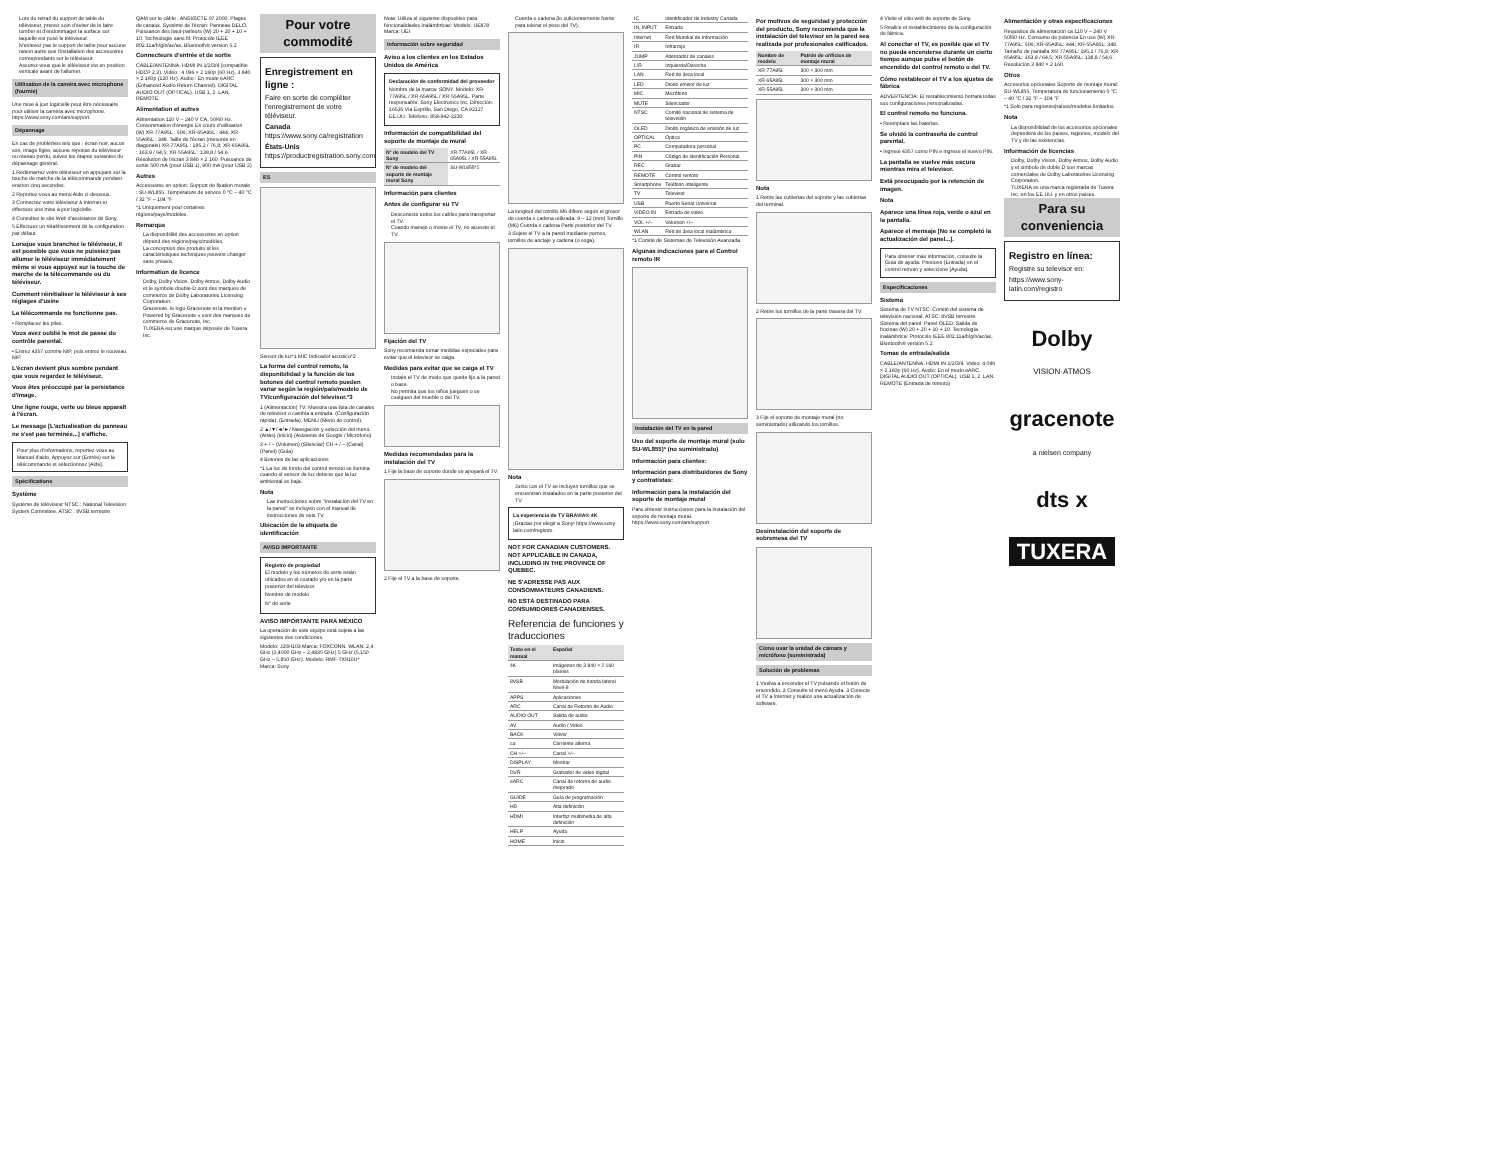Lors du retrait du support de table du téléviseur, prenez soin d'éviter de le faire tomber et d'endommager la surface sur laquelle est posé le téléviseur.
N'enlevez pas le support de table pour aucune raison autre que l'installation des accessoires correspondants sur le téléviseur.
Assurez-vous que le téléviseur est en position verticale avant de l'allumer.
Utilisation de la caméra avec microphone (fournie)
Une mise à jour logicielle peut être nécessaire pour utiliser la caméra avec microphone. https://www.sony.com/am/support
Dépannage
En cas de problèmes tels que : écran noir, aucun son, image figée, aucune réponse du téléviseur ou réseau perdu, suivez les étapes suivantes du dépannage général.
1 Redémarrez votre téléviseur en appuyant sur la touche de marche de la télécommande pendant environ cinq secondes.
2 Reportez-vous au menu Aide ci-dessous.
3 Connectez votre téléviseur à Internet et effectuez une mise à jour logicielle.
4 Consultez le site Web d'assistance de Sony.
5 Effectuez un rétablissement de la configuration par défaut.
Lorsque vous branchez le téléviseur, il est possible que vous ne puissiez pas allumer le téléviseur immédiatement même si vous appuyez sur la touche de marche de la télécommande ou du téléviseur.
Comment réinitialiser le téléviseur à ses réglages d'usine
La télécommande ne fonctionne pas.
• Remplacez les piles.
Vous avez oublié le mot de passe du contrôle parental.
• Entrez 4357 comme NIP, puis entrez le nouveau NIP.
L'écran devient plus sombre pendant que vous regardez le téléviseur.
Vous êtes préoccupé par la persistance d'image.
Une ligne rouge, verte ou bleue apparaît à l'écran.
Le message [L'actualisation du panneau ne s'est pas terminée...] s'affiche.
Pour plus d'informations, reportez-vous au Manuel d'aide. Appuyez sur (Entrée) sur la télécommande et sélectionnez [Aide].
Spécifications
Système
Système de téléviseur NTSC : National Television System Committee. ATSC : 8VSB terrestre
QAM sur le câble : ANSI/SCTE 07 2000. Plages de canaux. Système de l'écran: Panneau DELO. Puissance des haut-parleurs (W) 20 + 20 + 10 + 10. Technologie sans fil: Protocole IEEE 802.11a/b/g/n/ac/ax, Bluetooth® version 5.2
Connecteurs d'entrée et de sortie
CABLE/ANTENNA. HDMI IN 1/2/3/4 (compatible HDCP 2.3). Vidéo : 4 096 × 2 160p (60 Hz), 3 840 × 2 160p (120 Hz). Audio : En mode eARC (Enhanced Audio Return Channel). DIGITAL AUDIO OUT (OPTICAL). USB 1, 2. LAN. REMOTE.
Alimentation et autres
Alimentation 110 V – 240 V CA, 50/60 Hz. Consommation d'énergie En cours d'utilisation (W) XR-77A95L : 506; XR-65A95L : 444; XR-55A95L : 348. Taille de l'écran (mesurée en diagonale) XR-77A95L : 195,2 / 76,8; XR-65A95L : 163,9 / 64,5; XR-55A95L : 138,8 / 54,6. Résolution de l'écran 3 840 × 2 160. Puissance de sortie 500 mA (pour USB 1), 900 mA (pour USB 2)
Autres
Accessoires en option: Support de fixation murale : SU-WL855. Température de service 0 °C – 40 °C / 32 °F – 104 °F
*1 Uniquement pour certaines régions/pays/modèles.
Remarque
La disponibilité des accessoires en option dépend des régions/pays/modèles.
La conception des produits et les caractéristiques techniques peuvent changer sans préavis.
Information de licence
Dolby, Dolby Vision, Dolby Atmos, Dolby Audio et le symbole double-D sont des marques de commerce de Dolby Laboratories Licensing Corporation.
Gracenote, le logo Gracenote et la mention « Powered by Gracenote » sont des marques de commerce de Gracenote, Inc.
TUXERA est une marque déposée de Tuxera Inc.
Pour votre commodité
Enregistrement en ligne :
Faire en sorte de compléter l'enregistrement de votre téléviseur.
Canada https://www.sony.ca/registration
États-Unis https://productregistration.sony.com
ES
Sensor de luz*1 MIC Indicador acústico*2
La forma del control remoto, la disponibilidad y la función de los botones del control remoto pueden variar según la región/país/modelo de TV/configuración del televisor.*3
1 (Alimentación) TV: Muestra una lista de canales de televisor o cambia a entrada. (Configuración rápida). (Entrada). MENU (Menú de control).
2 ▲/▼/◄/►/ Navegación y selección del menú. (Atrás) (Inicio) (Asistente de Google / Micrófono)
3 + / – (Volumen) (Silenciar) CH + / – (Canal) (Panel) (Guía)
4 Botones de las aplicaciones
*1 La luz de fondo del control remoto se ilumina cuando el sensor de luz detecte que la luz ambiental es baja.
Nota
Las instrucciones sobre "Instalación del TV en la pared" se incluyen con el manual de instrucciones de este TV.
Ubicación de la etiqueta de identificación
AVISO IMPORTANTE
Registro de propiedad
El modelo y los números de serie están ubicados en el costado y/o en la parte posterior del televisor.
Nombre de modelo
N° de serie
AVISO IMPORTANTE PARA MÉXICO
La operación de este equipo está sujeta a las siguientes dos condiciones.
Modelo: J20H103 Marca: FOXCONN. WLAN: 2,4 GHz (2,4000 GHz – 2,4835 GHz) 5 GHz (5,150 GHz – 5,850 GHz). Modelo: RMF-TX910U* Marca: Sony
Nota: Utiliza el siguiente dispositivo para funcionalidades inalámbricas: Modelo: UE878 Marca: UEI
Información sobre seguridad
Aviso a los clientes en los Estados Unidos de América
Declaración de conformidad del proveedor
Nombre de la marca: SONY. Modelo: XR-77A95L / XR-65A95L / XR-55A95L. Parte responsable: Sony Electronics Inc. Dirección: 16535 Via Esprillo, San Diego, CA 92127 EE.UU. Teléfono: 858-942-2230
Información de compatibilidad del soporte de montaje de mural
| N° de modelo del TV Sony | XR-77A95L / XR-65A95L / XR-55A95L |
| N° de modelo del soporte de montaje mural Sony | SU-WL855*1 |
Información para clientes
Antes de configurar su TV
Desconecte todos los cables para transportar el TV.
Cuando maneje o monte el TV, no acueste el TV.
Fijación del TV
Sony recomienda tomar medidas especiales para evitar que el televisor se caiga.
Medidas para evitar que se caiga el TV
Instale el TV de modo que quede fijo a la pared o base.
No permita que los niños jueguen o se cuelguen del mueble o del TV.
Medidas recomendadas para la instalación del TV
1 Fije la base de soporte donde se apoyará el TV.
2 Fije el TV a la base de soporte.
Cuerda o cadena (lo suficientemente fuerte para tolerar el peso del TV).
La longitud del tornillo M6 difiere según el grosor de cuerda o cadena utilizada. 9 – 12 (mm) Tornillo (M6) Cuerda o cadena Parte posterior del TV
3 Sujete el TV a la pared mediante pernos, tornillos de anclaje y cadena (o soga).
Nota
Junto con el TV se incluyen tornillos que se encuentran instalados en la parte posterior del TV.
La experiencia de TV BRAVIA® 4K
¡Gracias por elegir a Sony! https://www.sony-latin.com/registro
NOT FOR CANADIAN CUSTOMERS. NOT APPLICABLE IN CANADA, INCLUDING IN THE PROVINCE OF QUEBEC.
NE S'ADRESSE PAS AUX CONSOMMATEURS CANADIENS.
NO ESTÁ DESTINADO PARA CONSUMIDORES CANADIENSES.
Referencia de funciones y traducciones
| Texto en el manual | Español |
| --- | --- |
| 4K | Imágenes de 3 840 × 2 160 píxeles |
| 8VSB | Modulación de banda lateral Nivel-8 |
| APPS | Aplicaciones |
| ARC | Canal de Retorno de Audio |
| AUDIO OUT | Salida de audio |
| AV | Audio / Video |
| BACK | Volver |
| ca | Corriente alterna |
| CH +/– | Canal +/– |
| DISPLAY | Mostrar |
| DVR | Grabador de video digital |
| eARC | Canal de retorno de audio mejorado |
| GUIDE | Guía de programación |
| HD | Alta definición |
| HDMI | Interfaz multimedia de alta definición |
| HELP | Ayuda |
| HOME | Inicio |
| IC | Identificador de Industry Canada |
| IN, INPUT | Entrada |
| Internet | Red Mundial de Información |
| IR | Infrarrojo |
| JUMP | Alternador de canales |
| L/R | Izquierda/Derecha |
| LAN | Red de área local |
| LED | Diodo emisor de luz |
| MIC | Micrófono |
| MUTE | Silenciador |
| NTSC | Comité nacional de sistema de televisión |
| OLED | Diodo orgánico de emisión de luz |
| OPTICAL | Óptica |
| PC | Computadora personal |
| PIN | Código de identificación Personal |
| REC | Grabar |
| REMOTE | Control remoto |
| Smartphone | Teléfono inteligente |
| TV | Televisor |
| USB | Puerto Serial Universal |
| VIDEO IN | Entrada de video |
| VOL +/– | Volumen +/– |
| WLAN | Red de área local inalámbrica |
*1 Comité de Sistemas de Televisión Avanzada.
Algunas indicaciones para el Control remoto IR
Instalación del TV en la pared
Uso del soporte de montaje mural (solo SU-WL855)* (no suministrado)
Información para clientes:
Información para distribuidores de Sony y contratistas:
Información para la instalación del soporte de montaje mural
Para obtener instrucciones para la instalación del soporte de montaje mural. https://www.sony.com/am/support
Por motivos de seguridad y protección del producto, Sony recomienda que la instalación del televisor en la pared sea realizada por profesionales calificados.
| Nombre de modelo | Patrón de orificios de montaje mural |
| --- | --- |
| XR-77A95L | 300 × 300 mm |
| XR-65A95L | 300 × 300 mm |
| XR-55A95L | 300 × 300 mm |
Nota
1 Retire las cubiertas del soporte y las cubiertas del terminal.
2 Retire los tornillos de la parte trasera del TV.
3 Fije el soporte de montaje mural (no suministrado) utilizando los tornillos.
Desinstalación del soporte de sobremesa del TV
Cómo usar la unidad de cámara y micrófono (suministrada)
Solución de problemas
1 Vuelva a encender el TV pulsando el botón de encendido. 2 Consulte el menú Ayuda. 3 Conecte el TV a Internet y realice una actualización de software.
4 Visite el sitio web de soporte de Sony.
5 Realice el restablecimiento de la configuración de fábrica.
Al conectar el TV, es posible que el TV no pueda encenderse durante un cierto tiempo aunque pulse el botón de encendido del control remoto o del TV.
Cómo restablecer el TV a los ajustes de fábrica
ADVERTENCIA: El restablecimiento borrará todas sus configuraciones personalizadas.
El control remoto no funciona.
• Reemplace las baterías.
Se olvidó la contraseña de control parental.
• Ingrese 4357 como PIN e ingrese el nuevo PIN.
La pantalla se vuelve más oscura mientras mira el televisor.
Está preocupado por la retención de imagen.
Nota
Aparece una línea roja, verde o azul en la pantalla.
Aparece el mensaje [No se completó la actualización del panel...].
Para obtener más información, consulte la Guía de ayuda. Presione (Entrada) en el control remoto y seleccione [Ayuda].
Especificaciones
Sistema
Sistema de TV NTSC: Comité del sistema de televisión nacional. ATSC: 8VSB terrestre. Sistema del panel: Panel OLED. Salida de bocinas (W) 20 + 20 + 10 + 10. Tecnología inalámbrica: Protocolo IEEE 802.11a/b/g/n/ac/ax, Bluetooth® versión 5.2
Tomas de entrada/salida
CABLE/ANTENNA. HDMI IN 1/2/3/4. Video: 4 096 × 2 160p (60 Hz). Audio: En el modo eARC. DIGITAL AUDIO OUT (OPTICAL). USB 1, 2. LAN. REMOTE (Entrada de remoto)
Alimentación y otras especificaciones
Requisitos de alimentación ca 110 V – 240 V 50/60 Hz. Consumo de potencia En uso (W) XR-77A95L: 506; XR-65A95L: 444; XR-55A95L: 348. Tamaño de pantalla XR-77A95L: 195,2 / 76,8; XR-65A95L: 163,9 / 64,5; XR-55A95L: 138,8 / 54,6. Resolución 3 840 × 2 160.
Otros
Accesorios opcionales Soporte de montaje mural: SU-WL855. Temperatura de funcionamiento 0 °C – 40 °C / 32 °F – 104 °F
*1 Solo para regiones/países/modelos limitados.
Nota
La disponibilidad de los accesorios opcionales dependerá de los países, regiones, modelo del TV y de las existencias.
Información de licencias
Dolby, Dolby Vision, Dolby Atmos, Dolby Audio y el símbolo de doble D son marcas comerciales de Dolby Laboratories Licensing Corporation.
TUXERA es una marca registrada de Tuxera Inc. en los EE.UU. y en otros países.
Para su conveniencia
Registro en línea:
Registre su televisor en:
https://www.sony-latin.com/registro
Dolby
VISION·ATMOS
gracenote
a nielsen company
dts x
TUXERA